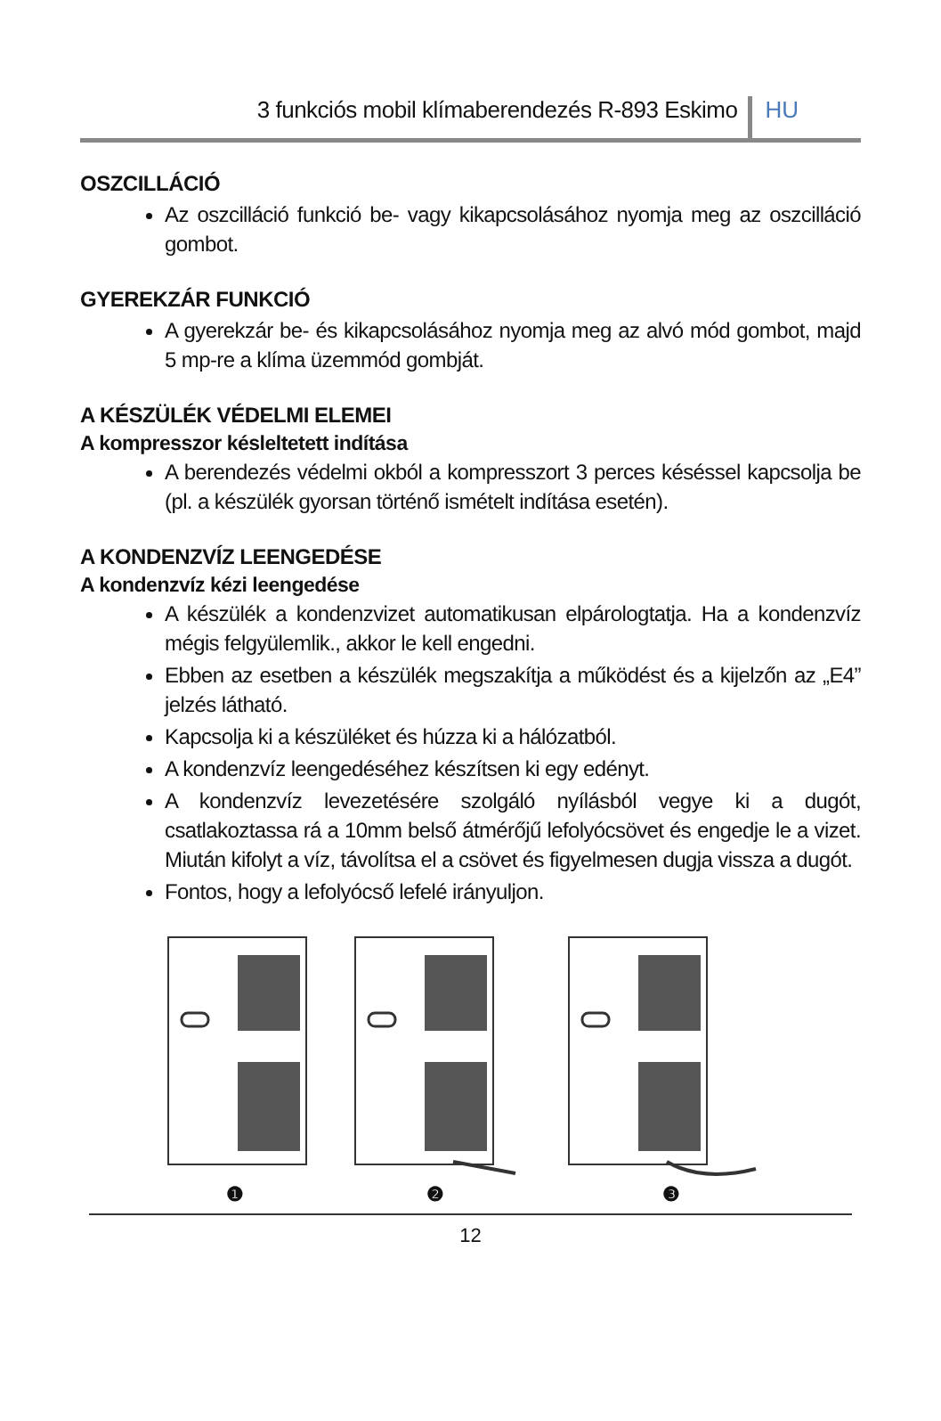3 funkciós mobil klímaberendezés R-893 Eskimo HU
OSZCILLÁCIÓ
Az oszcilláció funkció be- vagy kikapcsolásához nyomja meg az oszcilláció gombot.
GYEREKZÁR FUNKCIÓ
A gyerekzár be- és kikapcsolásához nyomja meg az alvó mód gombot, majd 5 mp-re a klíma üzemmód gombját.
A KÉSZÜLÉK VÉDELMI ELEMEI
A kompresszor késleltetett indítása
A berendezés védelmi okból a kompresszort 3 perces késéssel kapcsolja be (pl. a készülék gyorsan történő ismételt indítása esetén).
A KONDENZVÍZ LEENGEDÉSE
A kondenzvíz kézi leengedése
A készülék a kondenzvizet automatikusan elpárologtatja. Ha a kondenzvíz mégis felgyülemlik., akkor le kell engedni.
Ebben az esetben a készülék megszakítja a működést és a kijelzőn az „E4” jelzés látható.
Kapcsolja ki a készüléket és húzza ki a hálózatból.
A kondenzvíz leengedéséhez készítsen ki egy edényt.
A kondenzvíz levezetésére szolgáló nyílásból vegye ki a dugót, csatlakoztassa rá a 10mm belső átmérőjű lefolyócsövet és engedje le a vizet. Miután kifolyt a víz, távolítsa el a csövet és figyelmesen dugja vissza a dugót.
Fontos, hogy a lefolyócső lefelé irányuljon.
❶ ❷ ❸
12